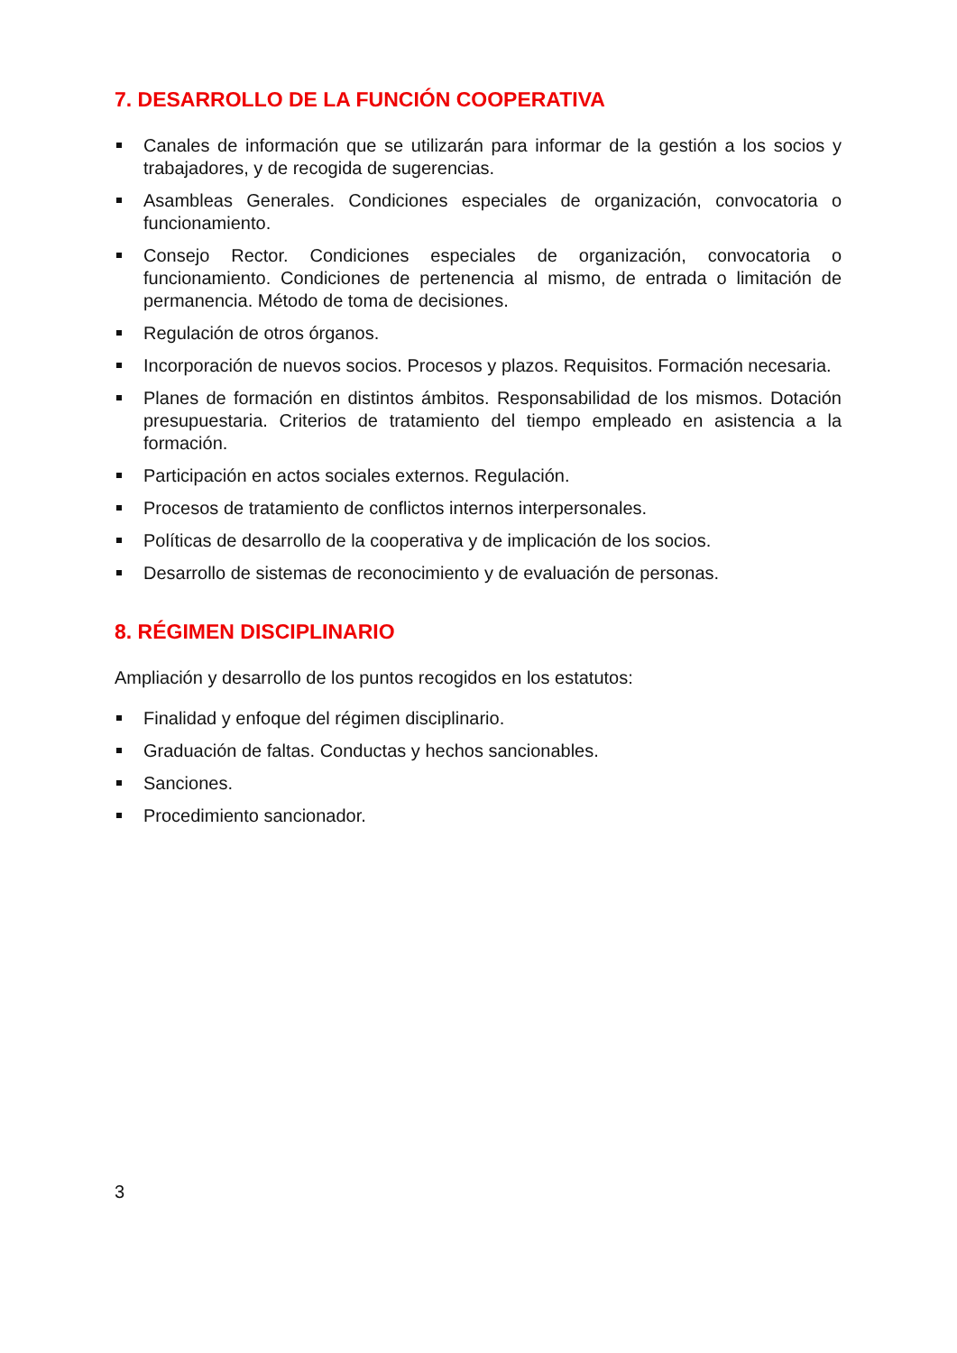7. DESARROLLO DE LA FUNCIÓN COOPERATIVA
Canales de información que se utilizarán para informar de la gestión a los socios y trabajadores, y de recogida de sugerencias.
Asambleas Generales. Condiciones especiales de organización, convocatoria o funcionamiento.
Consejo Rector. Condiciones especiales de organización, convocatoria o funcionamiento. Condiciones de pertenencia al mismo, de entrada o limitación de permanencia. Método de toma de decisiones.
Regulación de otros órganos.
Incorporación de nuevos socios. Procesos y plazos. Requisitos. Formación necesaria.
Planes de formación en distintos ámbitos. Responsabilidad de los mismos. Dotación presupuestaria. Criterios de tratamiento del tiempo empleado en asistencia a la formación.
Participación en actos sociales externos. Regulación.
Procesos de tratamiento de conflictos internos interpersonales.
Políticas de desarrollo de la cooperativa y de implicación de los socios.
Desarrollo de sistemas de reconocimiento y de evaluación de personas.
8. RÉGIMEN DISCIPLINARIO
Ampliación y desarrollo de los puntos recogidos en los estatutos:
Finalidad y enfoque del régimen disciplinario.
Graduación de faltas. Conductas y hechos sancionables.
Sanciones.
Procedimiento sancionador.
3